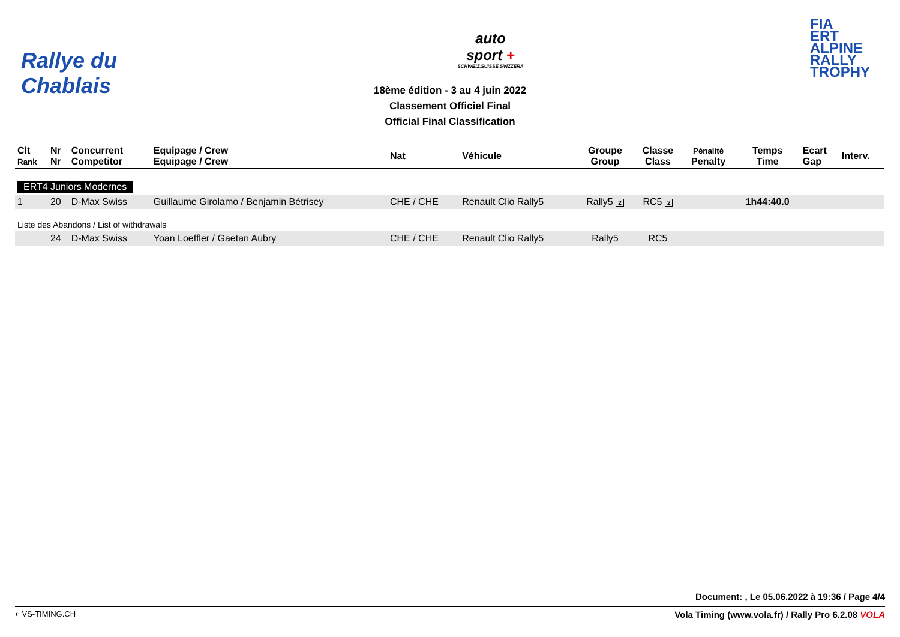Rallye du Chablais
auto
sport +
SCHWEIZ.SUISSE.SVIZZERA
FIA
ERT
ALPINE
RALLY
TROPHY
18ème édition - 3 au 4 juin 2022
Classement Officiel Final
Official Final Classification
| Clt Rank | Nr Nr | Concurrent Competitor | Equipage / Crew Equipage / Crew | Nat | Véhicule | Groupe Group | Classe Class | Pénalité Penalty | Temps Time | Ecart Gap | Interv. |
| --- | --- | --- | --- | --- | --- | --- | --- | --- | --- | --- | --- |
| ERT4 Juniors Modernes | | | | | | | | | | | |
| 1 | 20 | D-Max Swiss | Guillaume Girolamo / Benjamin Bétrisey | CHE / CHE | Renault Clio Rally5 | Rally5 2 | RC5 2 | | 1h44:40.0 | | |
| Liste des Abandons / List of withdrawals | | | | | | | | | | | |
| | 24 | D-Max Swiss | Yoan Loeffler / Gaetan Aubry | CHE / CHE | Renault Clio Rally5 | Rally5 | RC5 | | | | |
Document: , Le 05.06.2022 à 19:36 / Page 4/4
◐ VS-TIMING.CH Vola Timing (www.vola.fr) / Rally Pro 6.2.08 VOLA